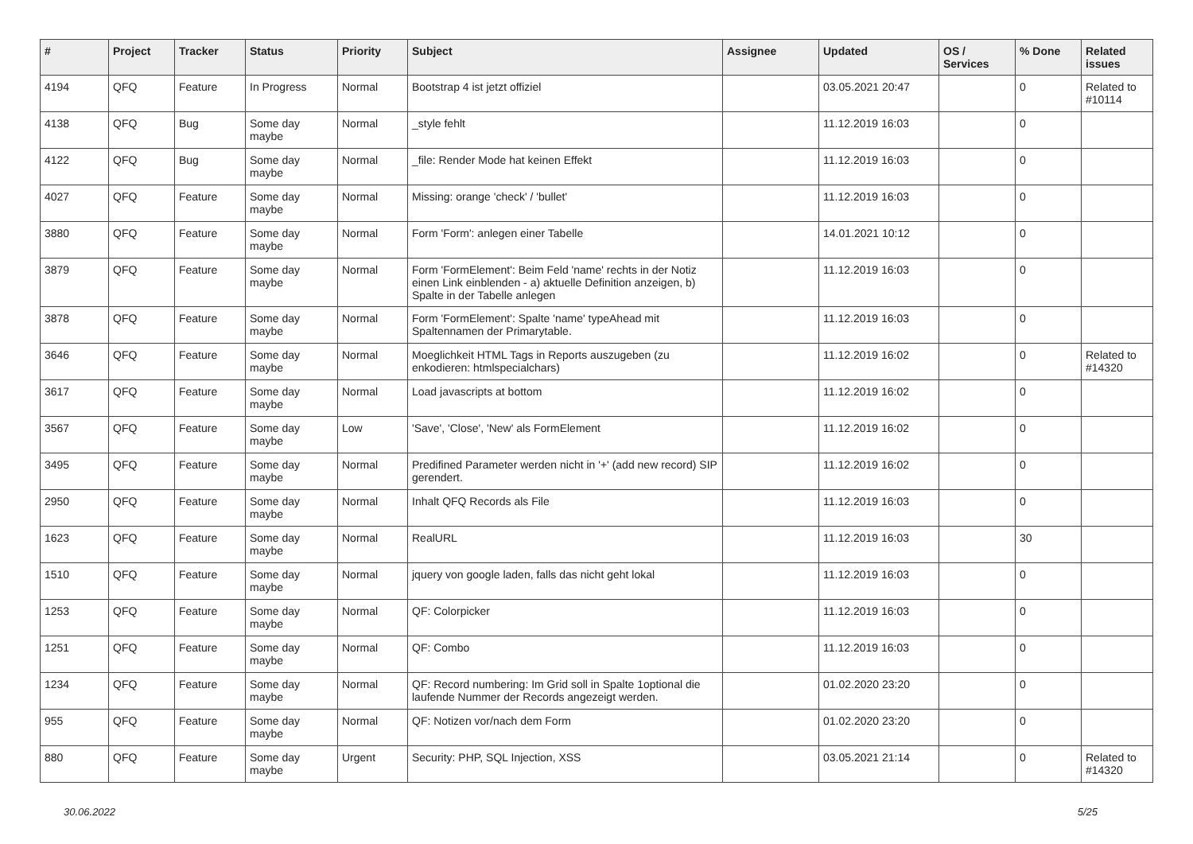| # | Project | Tracker | Status | Priority | Subject | Assignee | Updated | OS / Services | % Done | Related issues |
| --- | --- | --- | --- | --- | --- | --- | --- | --- | --- | --- |
| 4194 | QFQ | Feature | In Progress | Normal | Bootstrap 4 ist jetzt offiziel | | 03.05.2021 20:47 | | 0 | Related to #10114 |
| 4138 | QFQ | Bug | Some day maybe | Normal | _style fehlt | | 11.12.2019 16:03 | | 0 | |
| 4122 | QFQ | Bug | Some day maybe | Normal | _file: Render Mode hat keinen Effekt | | 11.12.2019 16:03 | | 0 | |
| 4027 | QFQ | Feature | Some day maybe | Normal | Missing: orange 'check' / 'bullet' | | 11.12.2019 16:03 | | 0 | |
| 3880 | QFQ | Feature | Some day maybe | Normal | Form 'Form': anlegen einer Tabelle | | 14.01.2021 10:12 | | 0 | |
| 3879 | QFQ | Feature | Some day maybe | Normal | Form 'FormElement': Beim Feld 'name' rechts in der Notiz einen Link einblenden - a) aktuelle Definition anzeigen, b) Spalte in der Tabelle anlegen | | 11.12.2019 16:03 | | 0 | |
| 3878 | QFQ | Feature | Some day maybe | Normal | Form 'FormElement': Spalte 'name' typeAhead mit Spaltennamen der Primarytable. | | 11.12.2019 16:03 | | 0 | |
| 3646 | QFQ | Feature | Some day maybe | Normal | Moeglichkeit HTML Tags in Reports auszugeben (zu enkodieren: htmlspecialchars) | | 11.12.2019 16:02 | | 0 | Related to #14320 |
| 3617 | QFQ | Feature | Some day maybe | Normal | Load javascripts at bottom | | 11.12.2019 16:02 | | 0 | |
| 3567 | QFQ | Feature | Some day maybe | Low | 'Save', 'Close', 'New' als FormElement | | 11.12.2019 16:02 | | 0 | |
| 3495 | QFQ | Feature | Some day maybe | Normal | Predifined Parameter werden nicht in '+' (add new record) SIP gerendert. | | 11.12.2019 16:02 | | 0 | |
| 2950 | QFQ | Feature | Some day maybe | Normal | Inhalt QFQ Records als File | | 11.12.2019 16:03 | | 0 | |
| 1623 | QFQ | Feature | Some day maybe | Normal | RealURL | | 11.12.2019 16:03 | | 30 | |
| 1510 | QFQ | Feature | Some day maybe | Normal | jquery von google laden, falls das nicht geht lokal | | 11.12.2019 16:03 | | 0 | |
| 1253 | QFQ | Feature | Some day maybe | Normal | QF: Colorpicker | | 11.12.2019 16:03 | | 0 | |
| 1251 | QFQ | Feature | Some day maybe | Normal | QF: Combo | | 11.12.2019 16:03 | | 0 | |
| 1234 | QFQ | Feature | Some day maybe | Normal | QF: Record numbering: Im Grid soll in Spalte 1optional die laufende Nummer der Records angezeigt werden. | | 01.02.2020 23:20 | | 0 | |
| 955 | QFQ | Feature | Some day maybe | Normal | QF: Notizen vor/nach dem Form | | 01.02.2020 23:20 | | 0 | |
| 880 | QFQ | Feature | Some day maybe | Urgent | Security: PHP, SQL Injection, XSS | | 03.05.2021 21:14 | | 0 | Related to #14320 |
30.06.2022 5/25